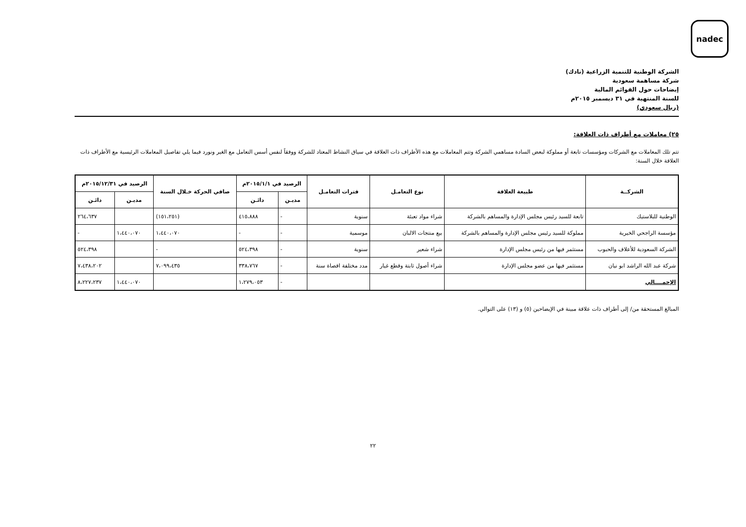nadec
الشركة الوطنية للتنمية الزراعية (نادك)
شركة مساهمة سعودية
إيضاحات حول القوائم المالية
للسنة المنتهية في ٣١ ديسمبر ٢٠١٥م
(ريال سعودي)
٢٥) معاملات مع أطراف ذات العلاقة:
تتم تلك المعاملات مع الشركات ومؤسسات تابعة أو مملوكة لبعض السادة مساهمي الشركة وتتم المعاملات مع هذه الأطراف ذات العلاقة في سياق النشاط المعتاد للشركة ووفقاً لنفس أسس التعامل مع الغير ونورد فيما يلي تفاصيل المعاملات الرئيسية مع الأطراف ذات العلاقة خلال السنة:
| الشركــة | طبيعة العلاقة | نوع التعامـل | فترات التعامـل | الرصيد في ٢٠١٥/١/١م | | صافي الحركة خـلال السنة | الرصيد في ٢٠١٥/١٢/٣١م | |
| --- | --- | --- | --- | --- | --- | --- | --- | --- |
| | | | | مديـن | دائـن | | مديـن | دائـن |
| الوطنية للبلاستيك | تابعة للسيد رئيس مجلس الإدارة والمساهم بالشركة | شراء مواد تعبئة | سنوية | - | ٤١٥،٨٨٨ | (١٥١،٢٥١) | | ٢٦٤،٦٣٧ |
| مؤسسة الراجحي الخيرية | مملوكة للسيد رئيس مجلس الإدارة والمساهم بالشركة | بيع منتجات الالبان | موسمية | - | - | ١،٤٤٠،٠٧٠ | ١،٤٤٠،٠٧٠ | - |
| الشركة السعودية للأعلاف والحبوب | مستثمر فيها من رئيس مجلس الإدارة | شراء شعير | سنوية | - | ٥٢٤،٣٩٨ | - | | ٥٢٤،٣٩٨ |
| شركة عبد الله الراشد ابو نيان | مستثمر فيها من عضو مجلس الإدارة | شراء أصول ثابتة وقطع غيار | مدد مختلفة اقصاة سنة | - | ٣٣٨،٧٦٧ | ٧،٠٩٩،٤٣٥ | | ٧،٤٣٨،٢٠٢ |
| الإجمــــالي | | | | - | ١،٢٧٩،٠٥٣ | | ١،٤٤٠،٠٧٠ | ٨،٢٢٧،٢٣٧ |
المبالغ المستحقة من/ إلى أطراف ذات علاقة مبينة في الإيضاحين (٥) و (١٣) على التوالي.
٢٢